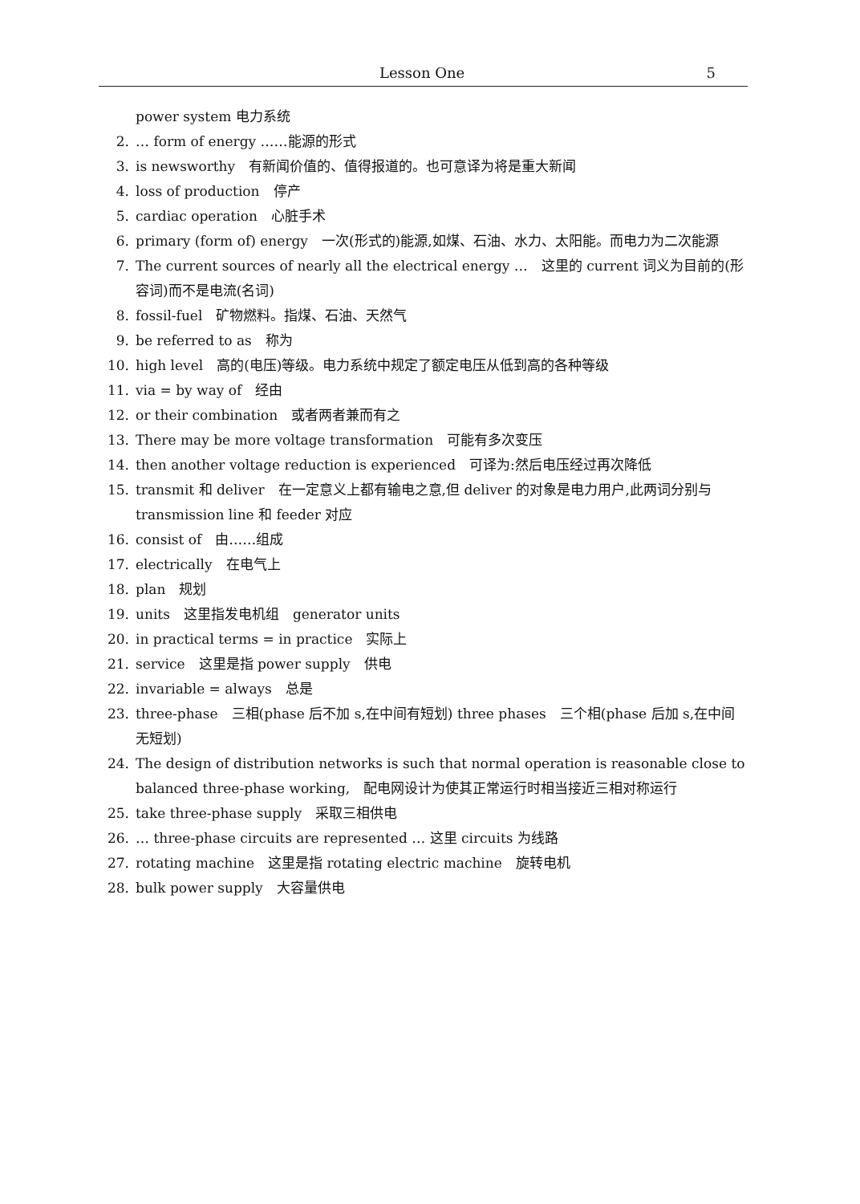Lesson One 5
power system 电力系统
2. … form of energy ……能源的形式
3. is newsworthy　有新闻价值的、值得报道的。也可意译为将是重大新闻
4. loss of production　停产
5. cardiac operation　心脏手术
6. primary (form of) energy　一次(形式的)能源,如煤、石油、水力、太阳能。而电力为二次能源
7. The current sources of nearly all the electrical energy …　这里的 current 词义为目前的(形容词)而不是电流(名词)
8. fossil-fuel　矿物燃料。指煤、石油、天然气
9. be referred to as　称为
10. high level　高的(电压)等级。电力系统中规定了额定电压从低到高的各种等级
11. via = by way of　经由
12. or their combination　或者两者兼而有之
13. There may be more voltage transformation　可能有多次变压
14. then another voltage reduction is experienced　可译为:然后电压经过再次降低
15. transmit 和 deliver　在一定意义上都有输电之意,但 deliver 的对象是电力用户,此两词分别与 transmission line 和 feeder 对应
16. consist of　由……组成
17. electrically　在电气上
18. plan　规划
19. units　这里指发电机组　generator units
20. in practical terms = in practice　实际上
21. service　这里是指 power supply　供电
22. invariable = always　总是
23. three-phase　三相(phase 后不加 s,在中间有短划) three phases　三个相(phase 后加 s,在中间无短划)
24. The design of distribution networks is such that normal operation is reasonable close to balanced three-phase working,　配电网设计为使其正常运行时相当接近三相对称运行
25. take three-phase supply　采取三相供电
26. … three-phase circuits are represented … 这里 circuits 为线路
27. rotating machine　这里是指 rotating electric machine　旋转电机
28. bulk power supply　大容量供电